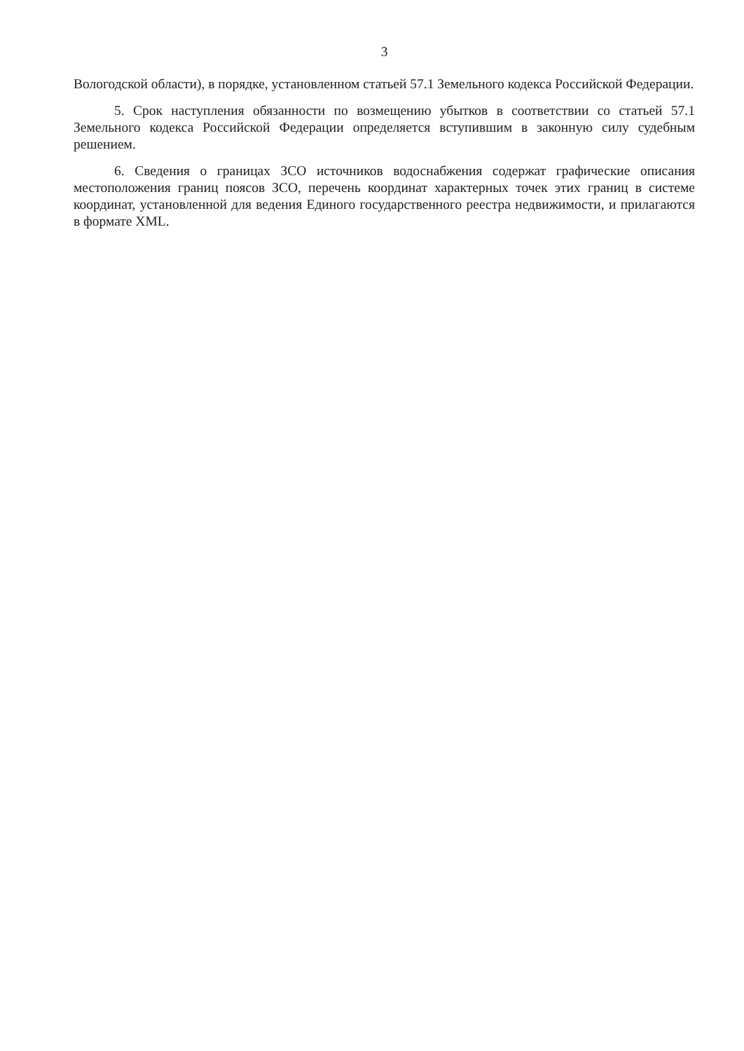3
Вологодской области), в порядке, установленном статьей 57.1 Земельного кодекса Российской Федерации.
5. Срок наступления обязанности по возмещению убытков в соответствии со статьей 57.1 Земельного кодекса Российской Федерации определяется вступившим в законную силу судебным решением.
6. Сведения о границах ЗСО источников водоснабжения содержат графические описания местоположения границ поясов ЗСО, перечень координат характерных точек этих границ в системе координат, установленной для ведения Единого государственного реестра недвижимости, и прилагаются в формате XML.